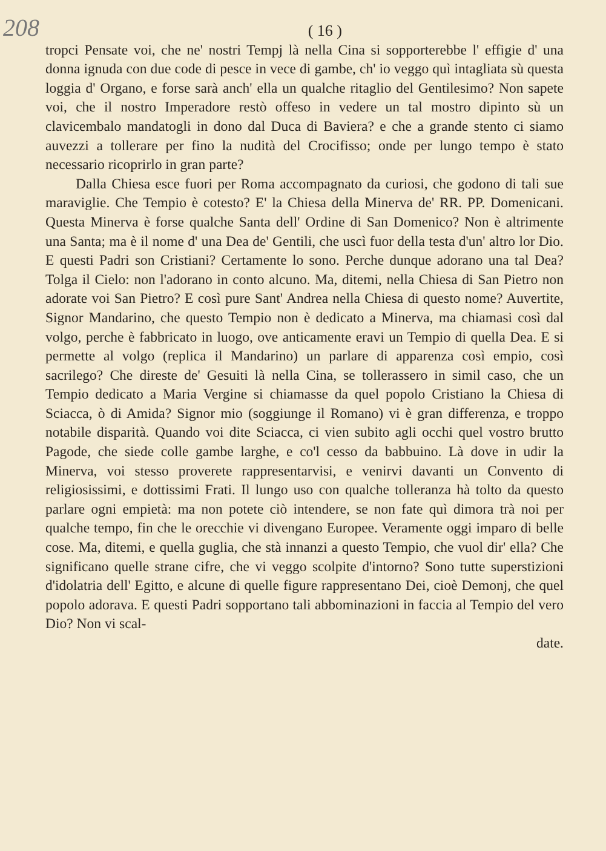208 ( 16 )
tropci Pensate voi, che ne' nostri Tempj là nella Cina si sopporterebbe l' effigie d' una donna ignuda con due code di pesce in vece di gambe, ch' io veggo quì intagliata sù questa loggia d' Organo, e forse sarà anch' ella un qualche ritaglio del Gentilesimo? Non sapete voi, che il nostro Imperadore restò offeso in vedere un tal mostro dipinto sù un clavicembalo mandatogli in dono dal Duca di Baviera? e che a grande stento ci siamo auvezzi a tollerare per fino la nudità del Crocifisso; onde per lungo tempo è stato necessario ricoprirlo in gran parte?
Dalla Chiesa esce fuori per Roma accompagnato da curiosi, che godono di tali sue maraviglie. Che Tempio è cotesto? E' la Chiesa della Minerva de' RR. PP. Domenicani. Questa Minerva è forse qualche Santa dell' Ordine di San Domenico? Non è altrimente una Santa; ma è il nome d' una Dea de' Gentili, che uscì fuor della testa d'un' altro lor Dio. E questi Padri son Cristiani? Certamente lo sono. Perche dunque adorano una tal Dea? Tolga il Cielo: non l'adorano in conto alcuno. Ma, ditemi, nella Chiesa di San Pietro non adorate voi San Pietro? E così pure Sant' Andrea nella Chiesa di questo nome? Auvertite, Signor Mandarino, che questo Tempio non è dedicato a Minerva, ma chiamasi così dal volgo, perche è fabbricato in luogo, ove anticamente eravi un Tempio di quella Dea. E si permette al volgo (replica il Mandarino) un parlare di apparenza così empio, così sacrilego? Che direste de' Gesuiti là nella Cina, se tollerassero in simil caso, che un Tempio dedicato a Maria Vergine si chiamasse da quel popolo Cristiano la Chiesa di Sciacca, ò di Amida? Signor mio (soggiunge il Romano) vi è gran differenza, e troppo notabile disparità. Quando voi dite Sciacca, ci vien subito agli occhi quel vostro brutto Pagode, che siede colle gambe larghe, e co'l cesso da babbuino. Là dove in udir la Minerva, voi stesso proverete rappresentarvisi, e venirvi davanti un Convento di religiosissimi, e dottissimi Frati. Il lungo uso con qualche tolleranza hà tolto da questo parlare ogni empietà: ma non potete ciò intendere, se non fate quì dimora trà noi per qualche tempo, fin che le orecchie vi divengano Europee. Veramente oggi imparo di belle cose. Ma, ditemi, e quella guglia, che stà innanzi a questo Tempio, che vuol dir' ella? Che significano quelle strane cifre, che vi veggo scolpite d'intorno? Sono tutte superstizioni d'idolatria dell' Egitto, e alcune di quelle figure rappresentano Dei, cioè Demonj, che quel popolo adorava. E questi Padri sopportano tali abbominazioni in faccia al Tempio del vero Dio? Non vi scal-
date.